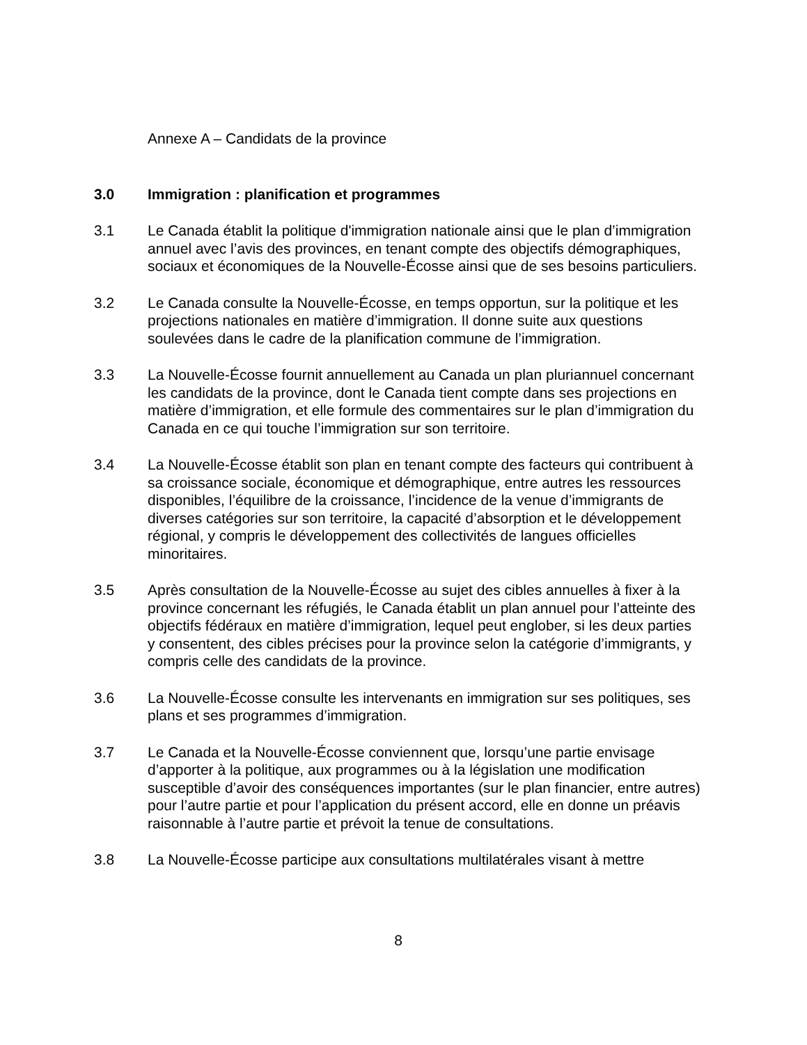Annexe A – Candidats de la province
3.0 Immigration : planification et programmes
3.1 Le Canada établit la politique d'immigration nationale ainsi que le plan d’immigration annuel avec l’avis des provinces, en tenant compte des objectifs démographiques, sociaux et économiques de la Nouvelle-Écosse ainsi que de ses besoins particuliers.
3.2 Le Canada consulte la Nouvelle-Écosse, en temps opportun, sur la politique et les projections nationales en matière d’immigration. Il donne suite aux questions soulevées dans le cadre de la planification commune de l’immigration.
3.3 La Nouvelle-Écosse fournit annuellement au Canada un plan pluriannuel concernant les candidats de la province, dont le Canada tient compte dans ses projections en matière d’immigration, et elle formule des commentaires sur le plan d’immigration du Canada en ce qui touche l’immigration sur son territoire.
3.4 La Nouvelle-Écosse établit son plan en tenant compte des facteurs qui contribuent à sa croissance sociale, économique et démographique, entre autres les ressources disponibles, l’équilibre de la croissance, l’incidence de la venue d’immigrants de diverses catégories sur son territoire, la capacité d’absorption et le développement régional, y compris le développement des collectivités de langues officielles minoritaires.
3.5 Après consultation de la Nouvelle-Écosse au sujet des cibles annuelles à fixer à la province concernant les réfugiés, le Canada établit un plan annuel pour l’atteinte des objectifs fédéraux en matière d’immigration, lequel peut englober, si les deux parties y consentent, des cibles précises pour la province selon la catégorie d’immigrants, y compris celle des candidats de la province.
3.6 La Nouvelle-Écosse consulte les intervenants en immigration sur ses politiques, ses plans et ses programmes d’immigration.
3.7 Le Canada et la Nouvelle-Écosse conviennent que, lorsqu’une partie envisage d’apporter à la politique, aux programmes ou à la législation une modification susceptible d’avoir des conséquences importantes (sur le plan financier, entre autres) pour l’autre partie et pour l’application du présent accord, elle en donne un préavis raisonnable à l’autre partie et prévoit la tenue de consultations.
3.8 La Nouvelle-Écosse participe aux consultations multilatérales visant à mettre
8